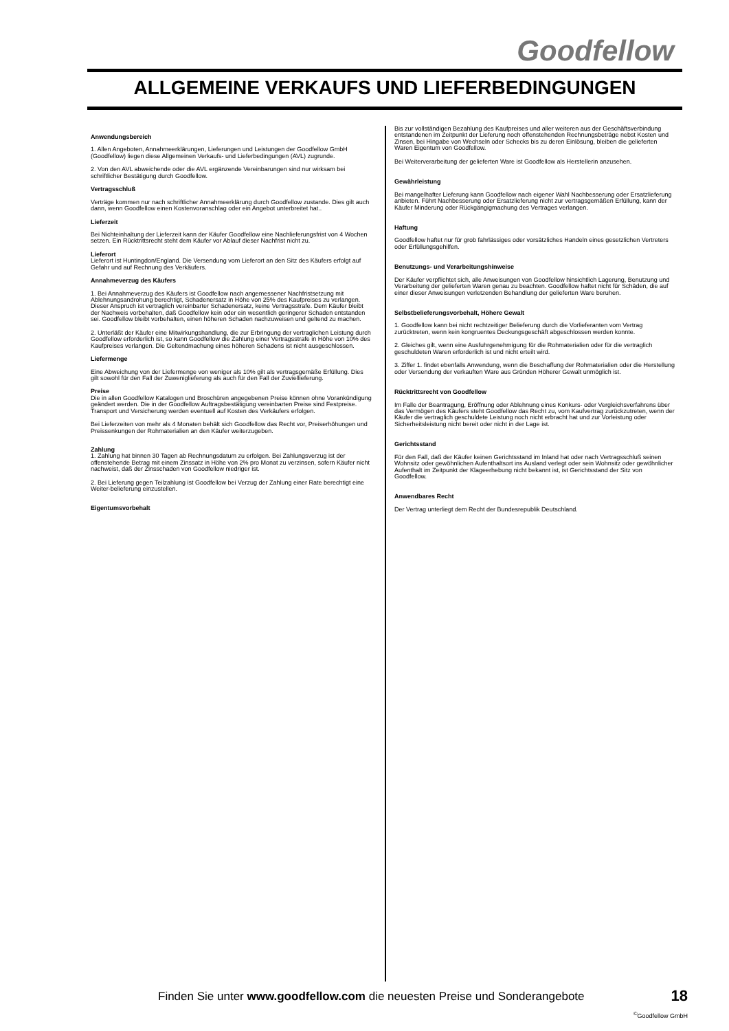Goodfellow
ALLGEMEINE VERKAUFS UND LIEFERBEDINGUNGEN
Anwendungsbereich
1. Allen Angeboten, Annahmeerklärungen, Lieferungen und Leistungen der Goodfellow GmbH (Goodfellow) liegen diese Allgemeinen Verkaufs- und Lieferbedingungen (AVL) zugrunde.
2. Von den AVL abweichende oder die AVL ergänzende Vereinbarungen sind nur wirksam bei schriftlicher Bestätigung durch Goodfellow.
Vertragsschluß
Verträge kommen nur nach schriftlicher Annahmeerklärung durch Goodfellow zustande. Dies gilt auch dann, wenn Goodfellow einen Kostenvoranschlag oder ein Angebot unterbreitet hat..
Lieferzeit
Bei Nichteinhaltung der Lieferzeit kann der Käufer Goodfellow eine Nachlieferungsfrist von 4 Wochen setzen. Ein Rücktrittsrecht steht dem Käufer vor Ablauf dieser Nachfrist nicht zu.
Lieferort
Lieferort ist Huntingdon/England. Die Versendung vom Lieferort an den Sitz des Käufers erfolgt auf Gefahr und auf Rechnung des Verkäufers.
Annahmeverzug des Käufers
1. Bei Annahmeverzug des Käufers ist Goodfellow nach angemessener Nachfristsetzung mit Ablehnungsandrohung berechtigt, Schadenersatz in Höhe von 25% des Kaufpreises zu verlangen. Dieser Anspruch ist vertraglich vereinbarter Schadenersatz, keine Vertragsstrafe. Dem Käufer bleibt der Nachweis vorbehalten, daß Goodfellow kein oder ein wesentlich geringerer Schaden entstanden sei. Goodfellow bleibt vorbehalten, einen höheren Schaden nachzuweisen und geltend zu machen.
2. Unterläßt der Käufer eine Mitwirkungshandlung, die zur Erbringung der vertraglichen Leistung durch Goodfellow erforderlich ist, so kann Goodfellow die Zahlung einer Vertragsstrafe in Höhe von 10% des Kaufpreises verlangen. Die Geltendmachung eines höheren Schadens ist nicht ausgeschlossen.
Liefermenge
Eine Abweichung von der Liefermenge von weniger als 10% gilt als vertragsgemäße Erfüllung. Dies gilt sowohl für den Fall der Zuweniglieferung als auch für den Fall der Zuviellieferung.
Preise
Die in allen Goodfellow Katalogen und Broschüren angegebenen Preise können ohne Vorankündigung geändert werden. Die in der Goodfellow Auftragsbestätigung vereinbarten Preise sind Festpreise. Transport und Versicherung werden eventuell auf Kosten des Verkäufers erfolgen.
Bei Lieferzeiten von mehr als 4 Monaten behält sich Goodfellow das Recht vor, Preiserhöhungen und Preissenkungen der Rohmaterialien an den Käufer weiterzugeben.
Zahlung
1. Zahlung hat binnen 30 Tagen ab Rechnungsdatum zu erfolgen. Bei Zahlungsverzug ist der offenstehende Betrag mit einem Zinssatz in Höhe von 2% pro Monat zu verzinsen, sofern Käufer nicht nachweist, daß der Zinsschaden von Goodfellow niedriger ist.
2. Bei Lieferung gegen Teilzahlung ist Goodfellow bei Verzug der Zahlung einer Rate berechtigt eine Weiter-belieferung einzustellen.
Eigentumsvorbehalt
Bis zur vollständigen Bezahlung des Kaufpreises und aller weiteren aus der Geschäftsverbindung entstandenen im Zeitpunkt der Lieferung noch offenstehenden Rechnungsbeträge nebst Kosten und Zinsen, bei Hingabe von Wechseln oder Schecks bis zu deren Einlösung, bleiben die gelieferten Waren Eigentum von Goodfellow.
Bei Weiterverarbeitung der gelieferten Ware ist Goodfellow als Herstellerin anzusehen.
Gewährleistung
Bei mangelhafter Lieferung kann Goodfellow nach eigener Wahl Nachbesserung oder Ersatzlieferung anbieten. Führt Nachbesserung oder Ersatzlieferung nicht zur vertragsgemäßen Erfüllung, kann der Käufer Minderung oder Rückgängigmachung des Vertrages verlangen.
Haftung
Goodfellow haftet nur für grob fahrlässiges oder vorsätzliches Handeln eines gesetzlichen Vertreters oder Erfüllungsgehilfen.
Benutzungs- und Verarbeitungshinweise
Der Käufer verpflichtet sich, alle Anweisungen von Goodfellow hinsichtlich Lagerung, Benutzung und Verarbeitung der gelieferten Waren genau zu beachten. Goodfellow haftet nicht für Schäden, die auf einer dieser Anweisungen verletzenden Behandlung der gelieferten Ware beruhen.
Selbstbelieferungsvorbehalt, Höhere Gewalt
1. Goodfellow kann bei nicht rechtzeitiger Belieferung durch die Vorlieferanten vom Vertrag zurücktreten, wenn kein kongruentes Deckungsgeschäft abgeschlossen werden konnte.
2. Gleiches gilt, wenn eine Ausfuhrgenehmigung für die Rohmaterialien oder für die vertraglich geschuldeten Waren erforderlich ist und nicht erteilt wird.
3. Ziffer 1. findet ebenfalls Anwendung, wenn die Beschaffung der Rohmaterialien oder die Herstellung oder Versendung der verkauften Ware aus Gründen Höherer Gewalt unmöglich ist.
Rücktrittsrecht von Goodfellow
Im Falle der Beantragung, Eröffnung oder Ablehnung eines Konkurs- oder Vergleichsverfahrens über das Vermögen des Käufers steht Goodfellow das Recht zu, vom Kaufvertrag zurückzutreten, wenn der Käufer die vertraglich geschuldete Leistung noch nicht erbracht hat und zur Vorleistung oder Sicherheitsleistung nicht bereit oder nicht in der Lage ist.
Gerichtsstand
Für den Fall, daß der Käufer keinen Gerichtsstand im Inland hat oder nach Vertragsschluß seinen Wohnsitz oder gewöhnlichen Aufenthaltsort ins Ausland verlegt oder sein Wohnsitz oder gewöhnlicher Aufenthalt im Zeitpunkt der Klageerhebung nicht bekannt ist, ist Gerichtsstand der Sitz von Goodfellow.
Anwendbares Recht
Der Vertrag unterliegt dem Recht der Bundesrepublik Deutschland.
Finden Sie unter www.goodfellow.com die neuesten Preise und Sonderangebote
18
<sup>©</sup>Goodfellow GmbH